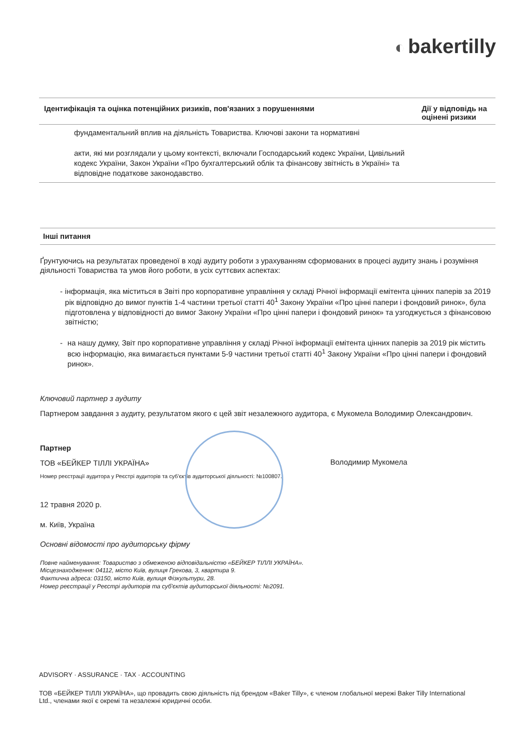◐ bakertilly
| Ідентифікація та оцінка потенційних ризиків, пов'язаних з порушеннями | Дії у відповідь на оцінені ризики |
| --- | --- |
| фундаментальний вплив на діяльність Товариства. Ключові закони та нормативні акти, які ми розглядали у цьому контексті, включали Господарський кодекс України, Цивільний кодекс України, Закон України «Про бухгалтерський облік та фінансову звітність в Україні» та відповідне податкове законодавство. | |
Інші питання
Ґрунтуючись на результатах проведеної в ході аудиту роботи з урахуванням сформованих в процесі аудиту знань і розуміння діяльності Товариства та умов його роботи, в усіх суттєвих аспектах:
- інформація, яка міститься в Звіті про корпоративне управління у складі Річної інформації емітента цінних паперів за 2019 рік відповідно до вимог пунктів 1-4 частини третьої статті 40<sup>1</sup> Закону України «Про цінні папери і фондовий ринок», була підготовлена у відповідності до вимог Закону України «Про цінні папери і фондовий ринок» та узгоджується з фінансовою звітністю;
- на нашу думку, Звіт про корпоративне управління у складі Річної інформації емітента цінних паперів за 2019 рік містить всю інформацію, яка вимагається пунктами 5-9 частини третьої статті 40<sup>1</sup> Закону України «Про цінні папери і фондовий ринок».
Ключовий партнер з аудиту
Партнером завдання з аудиту, результатом якого є цей звіт незалежного аудитора, є Мукомела Володимир Олександрович.
Партнер
ТОВ «БЕЙКЕР ТІЛЛІ УКРАЇНА»
Номер реєстрації аудитора у Реєстрі аудиторів та суб'єктів аудиторської діяльності: №100807.
Володимир Мукомела
12 травня 2020 р.
м. Київ, Україна
Основні відомості про аудиторську фірму
Повне найменування: Товариство з обмеженою відповідальністю «БЕЙКЕР ТІЛЛІ УКРАЇНА».
Місцезнаходження: 04112, місто Київ, вулиця Грекова, 3, квартира 9.
Фактична адреса: 03150, місто Київ, вулиця Фізкультури, 28.
Номер реєстрації у Реєстрі аудиторів та суб'єктів аудиторської діяльності: №2091.
ADVISORY · ASSURANCE · TAX · ACCOUNTING
ТОВ «БЕЙКЕР ТІЛЛІ УКРАЇНА», що провадить свою діяльність під брендом «Baker Tilly», є членом глобальної мережі Baker Tilly International Ltd., членами якої є окремі та незалежні юридичні особи.